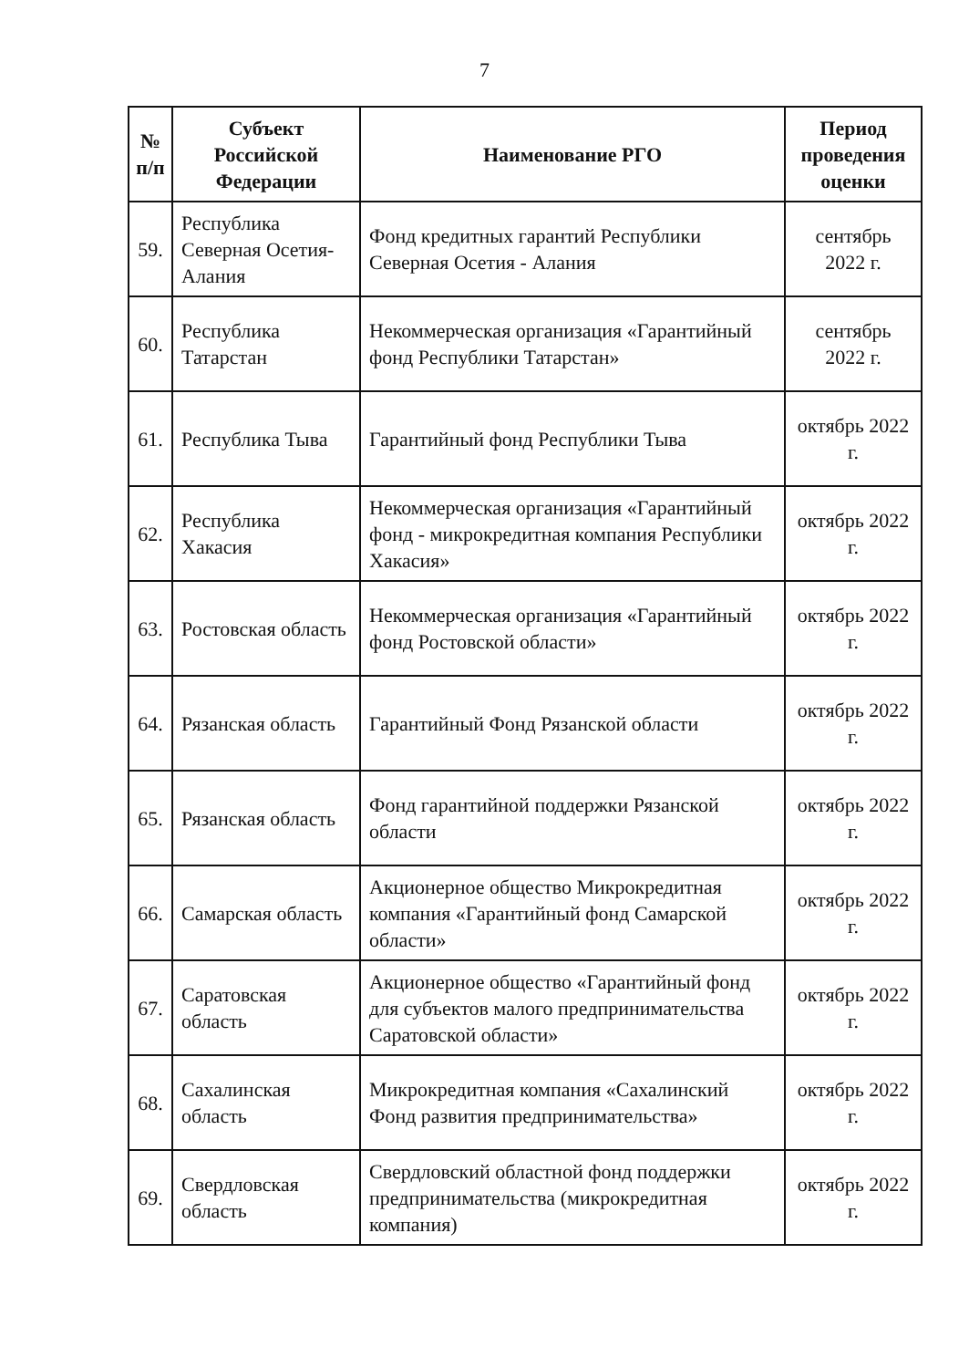7
| № п/п | Субъект Российской Федерации | Наименование РГО | Период проведения оценки |
| --- | --- | --- | --- |
| 59. | Республика Северная Осетия-Алания | Фонд кредитных гарантий Республики Северная Осетия - Алания | сентябрь 2022 г. |
| 60. | Республика Татарстан | Некоммерческая организация «Гарантийный фонд Республики Татарстан» | сентябрь 2022 г. |
| 61. | Республика Тыва | Гарантийный фонд Республики Тыва | октябрь 2022 г. |
| 62. | Республика Хакасия | Некоммерческая организация «Гарантийный фонд - микрокредитная компания Республики Хакасия» | октябрь 2022 г. |
| 63. | Ростовская область | Некоммерческая организация «Гарантийный фонд Ростовской области» | октябрь 2022 г. |
| 64. | Рязанская область | Гарантийный Фонд Рязанской области | октябрь 2022 г. |
| 65. | Рязанская область | Фонд гарантийной поддержки Рязанской области | октябрь 2022 г. |
| 66. | Самарская область | Акционерное общество Микрокредитная компания «Гарантийный фонд Самарской области» | октябрь 2022 г. |
| 67. | Саратовская область | Акционерное общество «Гарантийный фонд для субъектов малого предпринимательства Саратовской области» | октябрь 2022 г. |
| 68. | Сахалинская область | Микрокредитная компания «Сахалинский Фонд развития предпринимательства» | октябрь 2022 г. |
| 69. | Свердловская область | Свердловский областной фонд поддержки предпринимательства (микрокредитная компания) | октябрь 2022 г. |